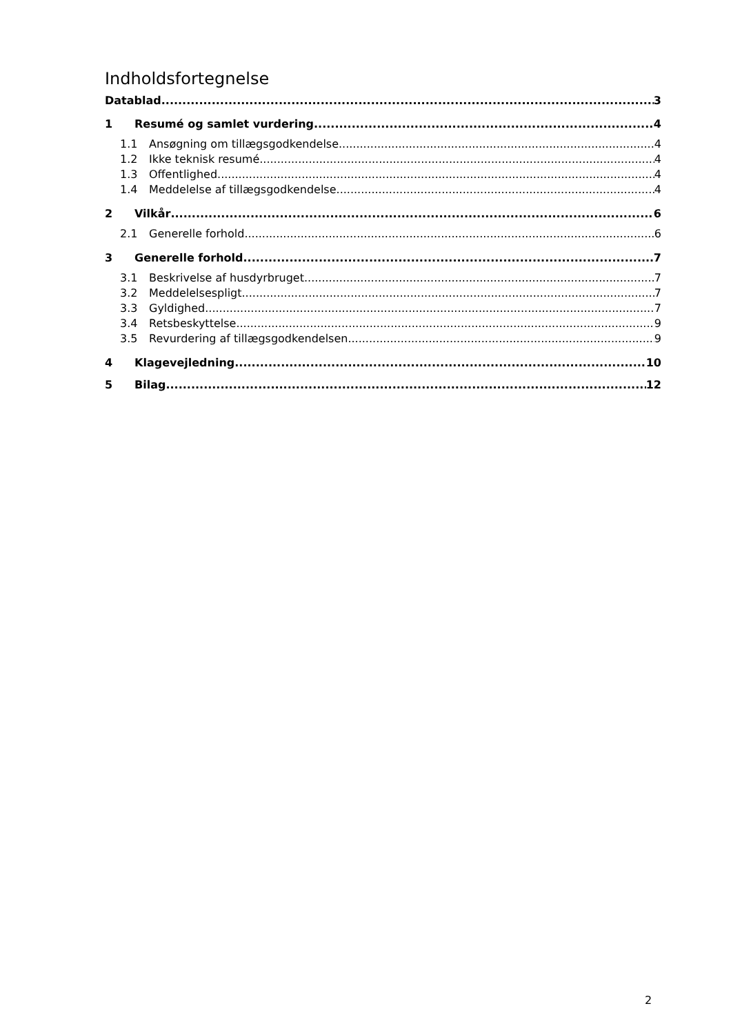Indholdsfortegnelse
Datablad 3
1 Resumé og samlet vurdering 4
1.1 Ansøgning om tillægsgodkendelse 4
1.2 Ikke teknisk resumé 4
1.3 Offentlighed 4
1.4 Meddelelse af tillægsgodkendelse 4
2 Vilkår 6
2.1 Generelle forhold 6
3 Generelle forhold 7
3.1 Beskrivelse af husdyrbruget 7
3.2 Meddelelsespligt 7
3.3 Gyldighed 7
3.4 Retsbeskyttelse 9
3.5 Revurdering af tillægsgodkendelsen 9
4 Klagevejledning 10
5 Bilag 12
2